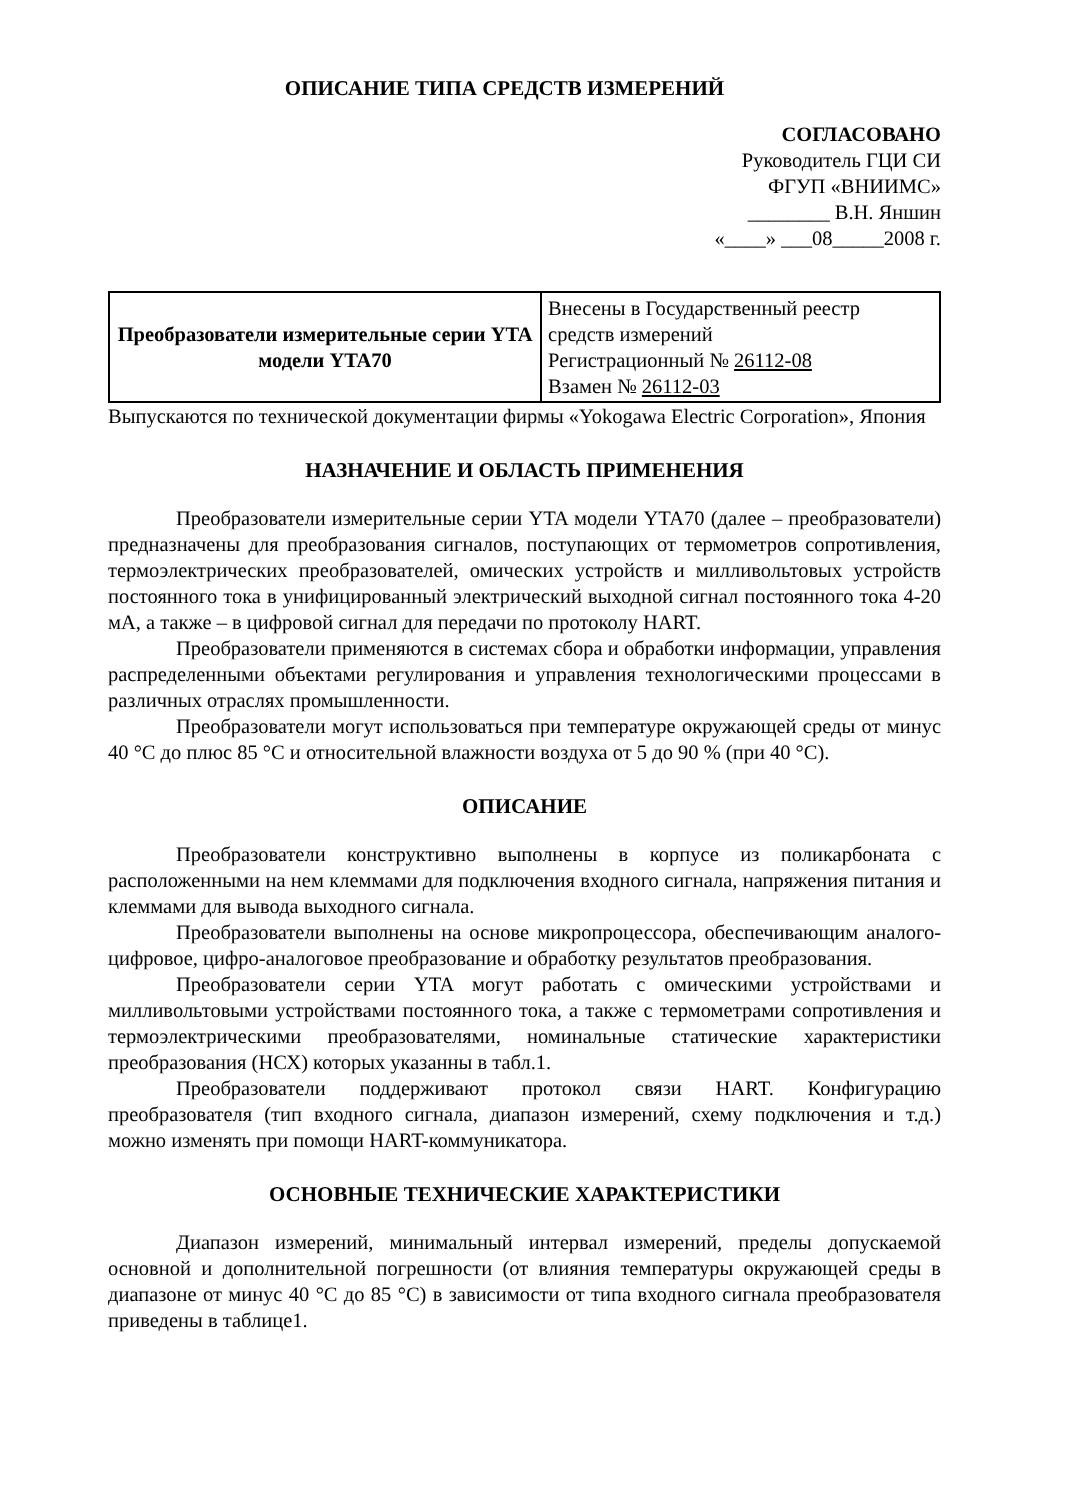ОПИСАНИЕ ТИПА СРЕДСТВ ИЗМЕРЕНИЙ
СОГЛАСОВАНО
Руководитель ГЦИ СИ
ФГУП «ВНИИМС»
________ В.Н. Яншин
«____» ___08_____2008 г.
| Преобразователи измерительные серии YTA модели YTA70 | Внесены в Государственный реестр средств измерений Регистрационный № 26112-08 Взамен № 26112-03 |
Выпускаются по технической документации фирмы «Yokogawa Electric Corporation», Япония
НАЗНАЧЕНИЕ И ОБЛАСТЬ ПРИМЕНЕНИЯ
Преобразователи измерительные серии YTA модели YTA70 (далее – преобразователи) предназначены для преобразования сигналов, поступающих от термометров сопротивления, термоэлектрических преобразователей, омических устройств и милливольтовых устройств постоянного тока в унифицированный электрический выходной сигнал постоянного тока 4-20 мА, а также – в цифровой сигнал для передачи по протоколу HART.
Преобразователи применяются в системах сбора и обработки информации, управления распределенными объектами регулирования и управления технологическими процессами в различных отраслях промышленности.
Преобразователи могут использоваться при температуре окружающей среды от минус 40 °С до плюс 85 °С и относительной влажности воздуха от 5 до 90 % (при 40 °С).
ОПИСАНИЕ
Преобразователи конструктивно выполнены в корпусе из поликарбоната с расположенными на нем клеммами для подключения входного сигнала, напряжения питания и клеммами для вывода выходного сигнала.
Преобразователи выполнены на основе микропроцессора, обеспечивающим аналого-цифровое, цифро-аналоговое преобразование и обработку результатов преобразования.
Преобразователи серии YTA могут работать с омическими устройствами и милливольтовыми устройствами постоянного тока, а также с термометрами сопротивления и термоэлектрическими преобразователями, номинальные статические характеристики преобразования (НСХ) которых указанны в табл.1.
Преобразователи поддерживают протокол связи HART. Конфигурацию преобразователя (тип входного сигнала, диапазон измерений, схему подключения и т.д.) можно изменять при помощи HART-коммуникатора.
ОСНОВНЫЕ ТЕХНИЧЕСКИЕ ХАРАКТЕРИСТИКИ
Диапазон измерений, минимальный интервал измерений, пределы допускаемой основной и дополнительной погрешности (от влияния температуры окружающей среды в диапазоне от минус 40 °С до 85 °С) в зависимости от типа входного сигнала преобразователя приведены в таблице1.